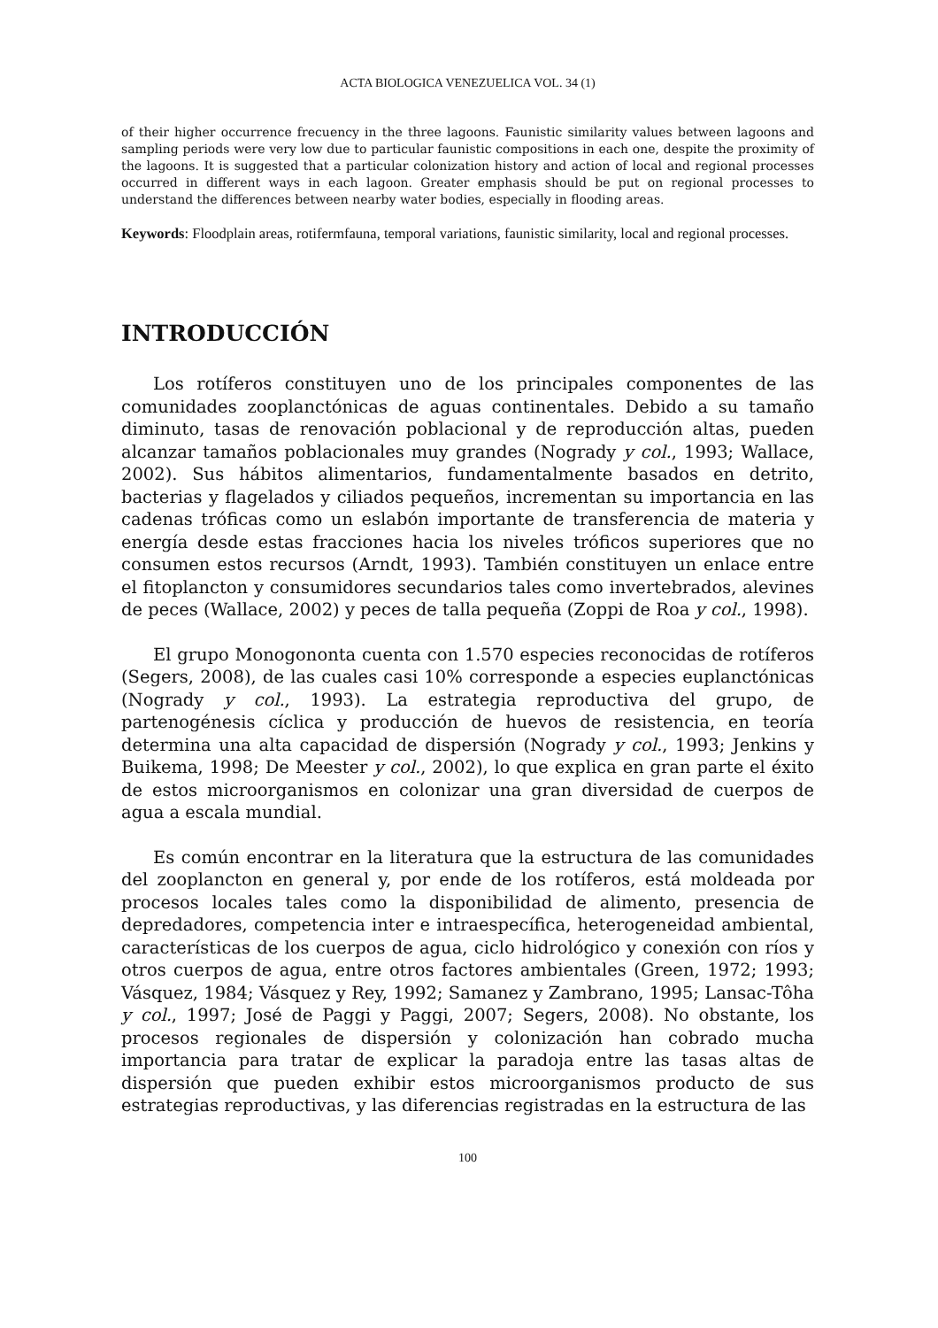ACTA BIOLOGICA VENEZUELICA VOL. 34 (1)
of their higher occurrence frecuency in the three lagoons. Faunistic similarity values between lagoons and sampling periods were very low due to particular faunistic compositions in each one, despite the proximity of the lagoons. It is suggested that a particular colonization history and action of local and regional processes occurred in different ways in each lagoon. Greater emphasis should be put on regional processes to understand the differences between nearby water bodies, especially in flooding areas.
Keywords: Floodplain areas, rotifermfauna, temporal variations, faunistic similarity, local and regional processes.
INTRODUCCIÓN
Los rotíferos constituyen uno de los principales componentes de las comunidades zooplanctónicas de aguas continentales. Debido a su tamaño diminuto, tasas de renovación poblacional y de reproducción altas, pueden alcanzar tamaños poblacionales muy grandes (Nogrady y col., 1993; Wallace, 2002). Sus hábitos alimentarios, fundamentalmente basados en detrito, bacterias y flagelados y ciliados pequeños, incrementan su importancia en las cadenas tróficas como un eslabón importante de transferencia de materia y energía desde estas fracciones hacia los niveles tróficos superiores que no consumen estos recursos (Arndt, 1993). También constituyen un enlace entre el fitoplancton y consumidores secundarios tales como invertebrados, alevines de peces (Wallace, 2002) y peces de talla pequeña (Zoppi de Roa y col., 1998).
El grupo Monogononta cuenta con 1.570 especies reconocidas de rotíferos (Segers, 2008), de las cuales casi 10% corresponde a especies euplanctónicas (Nogrady y col., 1993). La estrategia reproductiva del grupo, de partenogénesis cíclica y producción de huevos de resistencia, en teoría determina una alta capacidad de dispersión (Nogrady y col., 1993; Jenkins y Buikema, 1998; De Meester y col., 2002), lo que explica en gran parte el éxito de estos microorganismos en colonizar una gran diversidad de cuerpos de agua a escala mundial.
Es común encontrar en la literatura que la estructura de las comunidades del zooplancton en general y, por ende de los rotíferos, está moldeada por procesos locales tales como la disponibilidad de alimento, presencia de depredadores, competencia inter e intraespecífica, heterogeneidad ambiental, características de los cuerpos de agua, ciclo hidrológico y conexión con ríos y otros cuerpos de agua, entre otros factores ambientales (Green, 1972; 1993; Vásquez, 1984; Vásquez y Rey, 1992; Samanez y Zambrano, 1995; Lansac-Tôha y col., 1997; José de Paggi y Paggi, 2007; Segers, 2008). No obstante, los procesos regionales de dispersión y colonización han cobrado mucha importancia para tratar de explicar la paradoja entre las tasas altas de dispersión que pueden exhibir estos microorganismos producto de sus estrategias reproductivas, y las diferencias registradas en la estructura de las
100